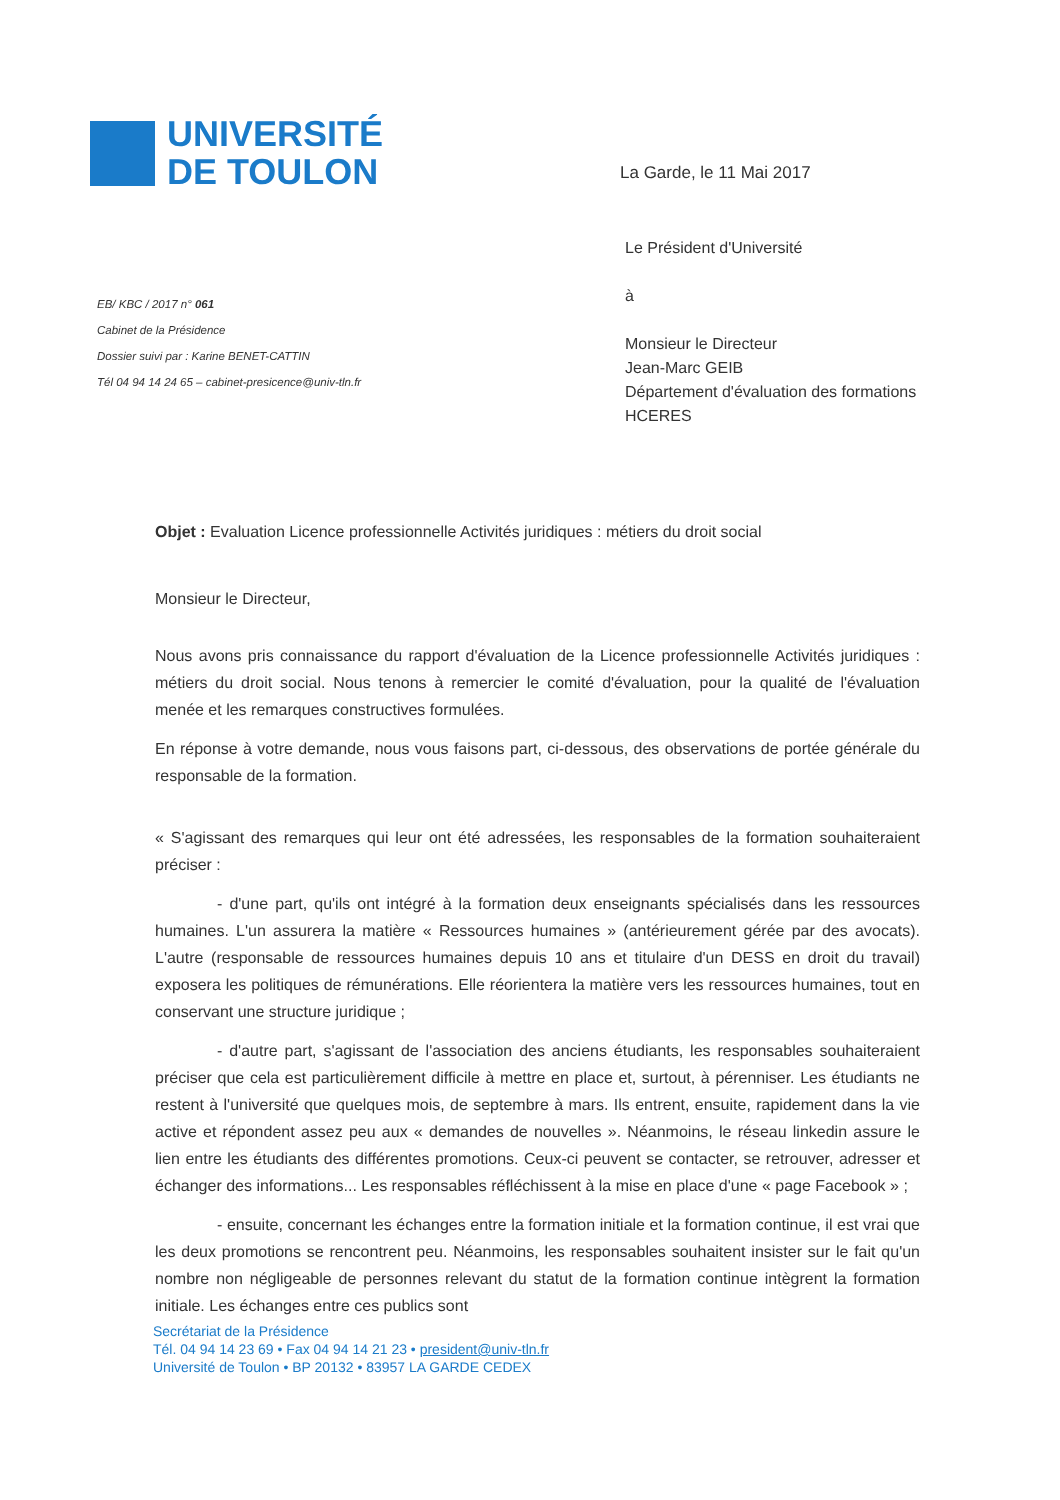UNIVERSITÉ
DE TOULON
La Garde, le 11 Mai 2017
EB/ KBC / 2017 n° 061
Cabinet de la Présidence
Dossier suivi par : Karine BENET-CATTIN
Tél 04 94 14 24 65 – cabinet-presicence@univ-tln.fr
Le Président d'Université
à
Monsieur le Directeur
Jean-Marc GEIB
Département d'évaluation des formations
HCERES
Objet : Evaluation Licence professionnelle Activités juridiques : métiers du droit social
Monsieur le Directeur,
Nous avons pris connaissance du rapport d'évaluation de la Licence professionnelle Activités juridiques : métiers du droit social. Nous tenons à remercier le comité d'évaluation, pour la qualité de l'évaluation menée et les remarques constructives formulées.
En réponse à votre demande, nous vous faisons part, ci-dessous, des observations de portée générale du responsable de la formation.
« S'agissant des remarques qui leur ont été adressées, les responsables de la formation souhaiteraient préciser :
- d'une part, qu'ils ont intégré à la formation deux enseignants spécialisés dans les ressources humaines. L'un assurera la matière « Ressources humaines » (antérieurement gérée par des avocats). L'autre (responsable de ressources humaines depuis 10 ans et titulaire d'un DESS en droit du travail) exposera les politiques de rémunérations. Elle réorientera la matière vers les ressources humaines, tout en conservant une structure juridique ;
- d'autre part, s'agissant de l'association des anciens étudiants, les responsables souhaiteraient préciser que cela est particulièrement difficile à mettre en place et, surtout, à pérenniser. Les étudiants ne restent à l'université que quelques mois, de septembre à mars. Ils entrent, ensuite, rapidement dans la vie active et répondent assez peu aux « demandes de nouvelles ». Néanmoins, le réseau linkedin assure le lien entre les étudiants des différentes promotions. Ceux-ci peuvent se contacter, se retrouver, adresser et échanger des informations... Les responsables réfléchissent à la mise en place d'une « page Facebook » ;
- ensuite, concernant les échanges entre la formation initiale et la formation continue, il est vrai que les deux promotions se rencontrent peu. Néanmoins, les responsables souhaitent insister sur le fait qu'un nombre non négligeable de personnes relevant du statut de la formation continue intègrent la formation initiale. Les échanges entre ces publics sont
Secrétariat de la Présidence
Tél. 04 94 14 23 69 • Fax 04 94 14 21 23 • president@univ-tln.fr
Université de Toulon • BP 20132 • 83957 LA GARDE CEDEX